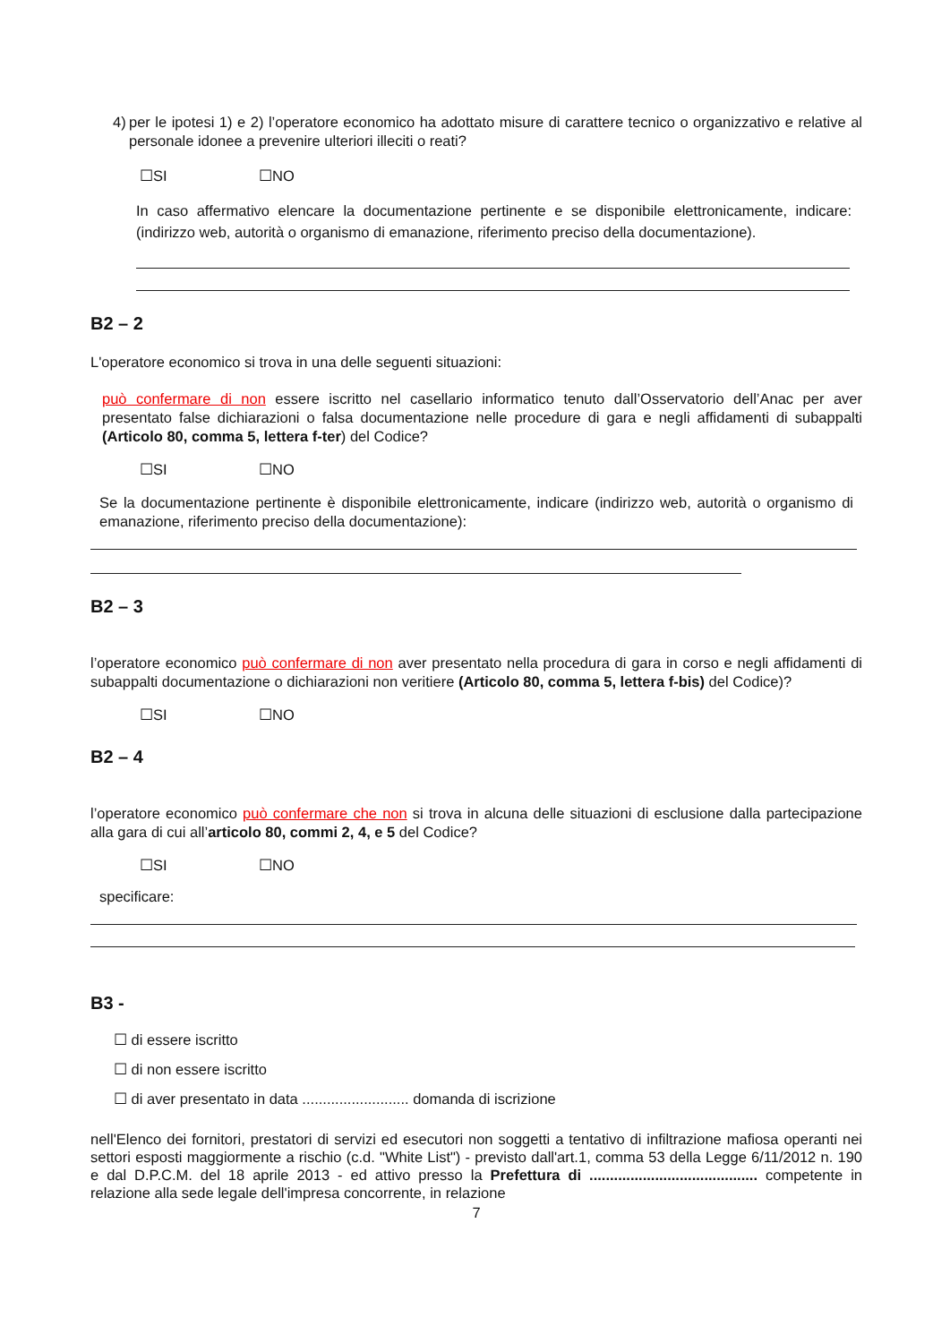4) per le ipotesi 1) e 2) l’operatore economico ha adottato misure di carattere tecnico o organizzativo e relative al personale idonee a prevenire ulteriori illeciti o reati?
☐SI ☐NO
In caso affermativo elencare la documentazione pertinente e se disponibile elettronicamente, indicare: (indirizzo web, autorità o organismo di emanazione, riferimento preciso della documentazione).
B2 – 2
L'operatore economico si trova in una delle seguenti situazioni:
può confermare di non essere iscritto nel casellario informatico tenuto dall’Osservatorio dell’Anac per aver presentato false dichiarazioni o falsa documentazione nelle procedure di gara e negli affidamenti di subappalti (Articolo 80, comma 5, lettera f-ter) del Codice?
☐SI ☐NO
Se la documentazione pertinente è disponibile elettronicamente, indicare (indirizzo web, autorità o organismo di emanazione, riferimento preciso della documentazione):
B2 – 3
l’operatore economico può confermare di non aver presentato nella procedura di gara in corso e negli affidamenti di subappalti documentazione o dichiarazioni non veritiere (Articolo 80, comma 5, lettera f-bis) del Codice)?
☐SI ☐NO
B2 – 4
l’operatore economico può confermare che non si trova in alcuna delle situazioni di esclusione dalla partecipazione alla gara di cui all’articolo 80, commi 2, 4, e 5 del Codice?
☐SI ☐NO
specificare:
B3 -
☐ di essere iscritto
☐ di non essere iscritto
☐ di aver presentato in data .......................... domanda di iscrizione
nell'Elenco dei fornitori, prestatori di servizi ed esecutori non soggetti a tentativo di infiltrazione mafiosa operanti nei settori esposti maggiormente a rischio (c.d. "White List") - previsto dall'art.1, comma 53 della Legge 6/11/2012 n. 190 e dal D.P.C.M. del 18 aprile 2013 - ed attivo presso la Prefettura di ......................................... competente in relazione alla sede legale dell'impresa concorrente, in relazione
7